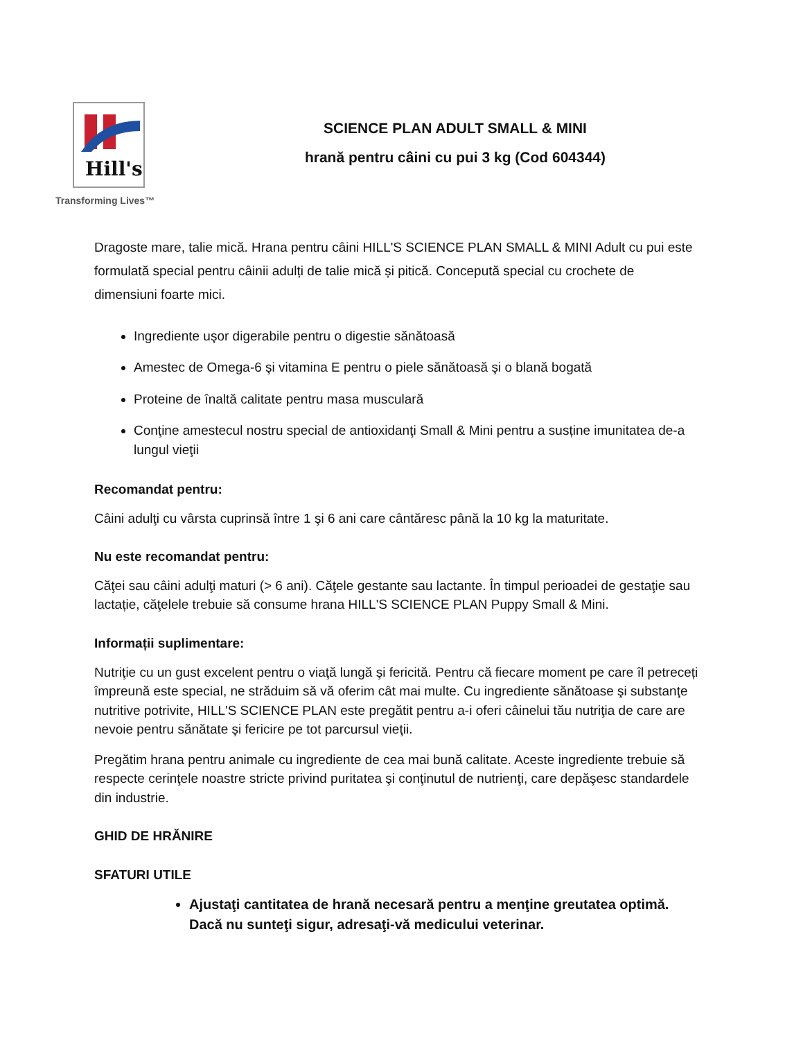Hill's
Transforming Lives™
SCIENCE PLAN ADULT SMALL & MINI
hrană pentru câini cu pui 3 kg (Cod 604344)
Dragoste mare, talie mică. Hrana pentru câini HILL'S SCIENCE PLAN SMALL & MINI Adult cu pui este formulată special pentru câinii adulți de talie mică și pitică. Concepută special cu crochete de dimensiuni foarte mici.
Ingrediente uşor digerabile pentru o digestie sănătoasă
Amestec de Omega-6 şi vitamina E pentru o piele sănătoasă şi o blană bogată
Proteine de înaltă calitate pentru masa musculară
Conţine amestecul nostru special de antioxidanţi Small & Mini pentru a susține imunitatea de-a lungul vieţii
Recomandat pentru:
Câini adulţi cu vârsta cuprinsă între 1 şi 6 ani care cântăresc până la 10 kg la maturitate.
Nu este recomandat pentru:
Căţei sau câini adulţi maturi (> 6 ani). Căţele gestante sau lactante. În timpul perioadei de gestaţie sau lactație, căţelele trebuie să consume hrana HILL'S SCIENCE PLAN Puppy Small & Mini.
Informații suplimentare:
Nutriţie cu un gust excelent pentru o viaţă lungă şi fericită. Pentru că fiecare moment pe care îl petreceți împreună este special, ne străduim să vă oferim cât mai multe. Cu ingrediente sănătoase şi substanţe nutritive potrivite, HILL'S SCIENCE PLAN este pregătit pentru a-i oferi câinelui tău nutriţia de care are nevoie pentru sănătate şi fericire pe tot parcursul vieţii.
Pregătim hrana pentru animale cu ingrediente de cea mai bună calitate. Aceste ingrediente trebuie să respecte cerinţele noastre stricte privind puritatea şi conţinutul de nutrienţi, care depăşesc standardele din industrie.
GHID DE HRĂNIRE
SFATURI UTILE
Ajustaţi cantitatea de hrană necesară pentru a menţine greutatea optimă. Dacă nu sunteţi sigur, adresaţi-vă medicului veterinar.